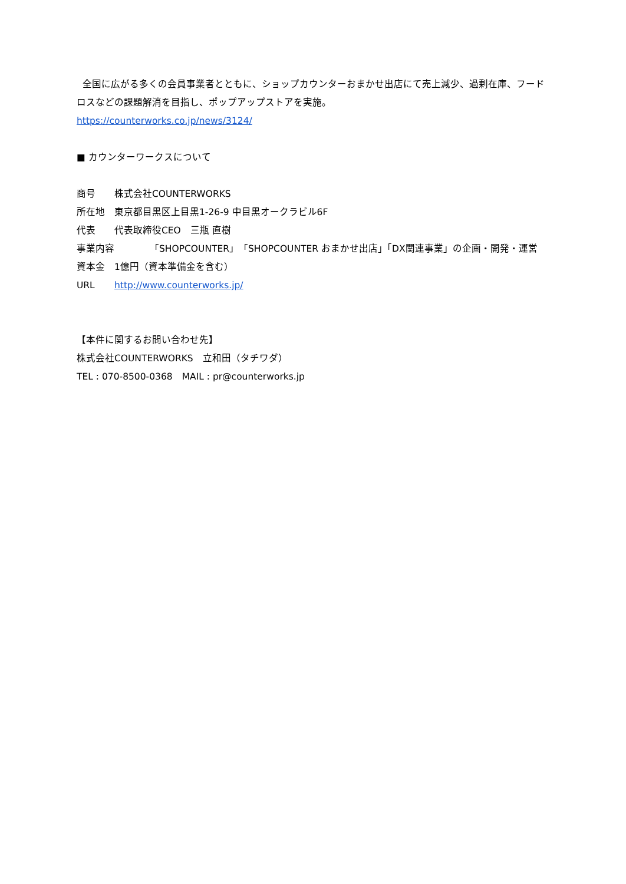全国に広がる多くの会員事業者とともに、ショップカウンターおまかせ出店にて売上減少、過剰在庫、フードロスなどの課題解消を目指し、ポップアップストアを実施。
https://counterworks.co.jp/news/3124/
■ カウンターワークスについて
商号 株式会社COUNTERWORKS
所在地 東京都目黒区上目黒1-26-9 中目黒オークラビル6F
代表 代表取締役CEO　三瓶 直樹
事業内容 「SHOPCOUNTER」「SHOPCOUNTER おまかせ出店」「DX関連事業」の企画・開発・運営
資本金 1億円（資本準備金を含む）
URL http://www.counterworks.jp/
【本件に関するお問い合わせ先】
株式会社COUNTERWORKS　立和田（タチワダ）
TEL : 070-8500-0368　MAIL : pr@counterworks.jp